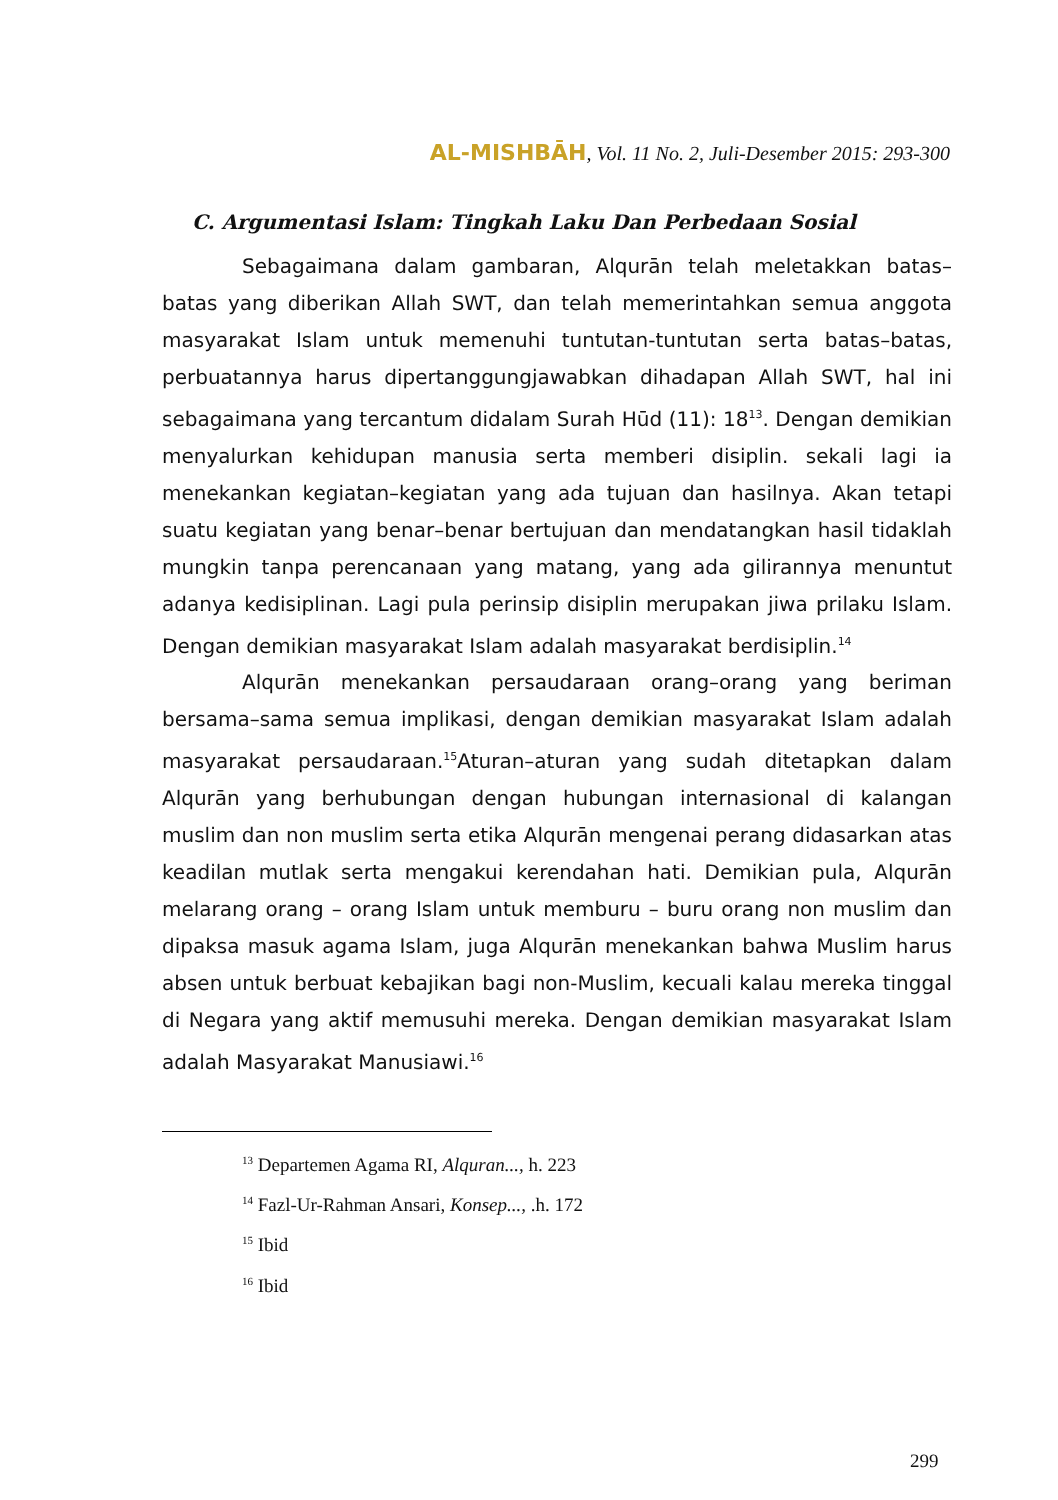AL-MISHBĀH, Vol. 11 No. 2, Juli-Desember 2015: 293-300
C. Argumentasi Islam: Tingkah Laku Dan Perbedaan Sosial
Sebagaimana dalam gambaran, Alqurān telah meletakkan batas–batas yang diberikan Allah SWT, dan telah memerintahkan semua anggota masyarakat Islam untuk memenuhi tuntutan-tuntutan serta batas–batas, perbuatannya harus dipertanggungjawabkan dihadapan Allah SWT, hal ini sebagaimana yang tercantum didalam Surah Hūd (11): 18<sup>13</sup>. Dengan demikian menyalurkan kehidupan manusia serta memberi disiplin. sekali lagi ia menekankan kegiatan–kegiatan yang ada tujuan dan hasilnya. Akan tetapi suatu kegiatan yang benar–benar bertujuan dan mendatangkan hasil tidaklah mungkin tanpa perencanaan yang matang, yang ada gilirannya menuntut adanya kedisiplinan. Lagi pula perinsip disiplin merupakan jiwa prilaku Islam. Dengan demikian masyarakat Islam adalah masyarakat berdisiplin.<sup>14</sup>
Alqurān menekankan persaudaraan orang–orang yang beriman bersama–sama semua implikasi, dengan demikian masyarakat Islam adalah masyarakat persaudaraan.<sup>15</sup>Aturan–aturan yang sudah ditetapkan dalam Alqurān yang berhubungan dengan hubungan internasional di kalangan muslim dan non muslim serta etika Alqurān mengenai perang didasarkan atas keadilan mutlak serta mengakui kerendahan hati. Demikian pula, Alqurān melarang orang – orang Islam untuk memburu – buru orang non muslim dan dipaksa masuk agama Islam, juga Alqurān menekankan bahwa Muslim harus absen untuk berbuat kebajikan bagi non-Muslim, kecuali kalau mereka tinggal di Negara yang aktif memusuhi mereka. Dengan demikian masyarakat Islam adalah Masyarakat Manusiawi.<sup>16</sup>
<sup>13</sup> Departemen Agama RI, Alquran..., h. 223
<sup>14</sup> Fazl-Ur-Rahman Ansari, Konsep..., .h. 172
<sup>15</sup> Ibid
<sup>16</sup> Ibid
299